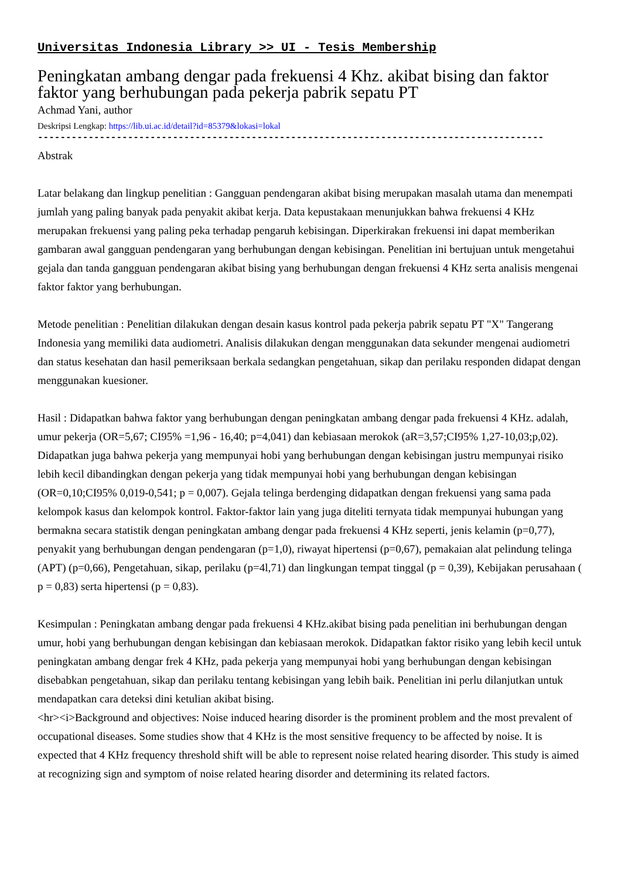Universitas Indonesia Library >> UI - Tesis Membership
Peningkatan ambang dengar pada frekuensi 4 Khz. akibat bising dan faktor faktor yang berhubungan pada pekerja pabrik sepatu PT
Achmad Yani, author
Deskripsi Lengkap: https://lib.ui.ac.id/detail?id=85379&lokasi=lokal
------------------------------------------------------------------------------------------
Abstrak
Latar belakang dan lingkup penelitian : Gangguan pendengaran akibat bising merupakan masalah utama dan menempati jumlah yang paling banyak pada penyakit akibat kerja. Data kepustakaan menunjukkan bahwa frekuensi 4 KHz merupakan frekuensi yang paling peka terhadap pengaruh kebisingan. Diperkirakan frekuensi ini dapat memberikan gambaran awal gangguan pendengaran yang berhubungan dengan kebisingan. Penelitian ini bertujuan untuk mengetahui gejala dan tanda gangguan pendengaran akibat bising yang berhubungan dengan frekuensi 4 KHz serta analisis mengenai faktor faktor yang berhubungan.
Metode penelitian : Penelitian dilakukan dengan desain kasus kontrol pada pekerja pabrik sepatu PT "X" Tangerang Indonesia yang memiliki data audiometri. Analisis dilakukan dengan menggunakan data sekunder mengenai audiometri dan status kesehatan dan hasil pemeriksaan berkala sedangkan pengetahuan, sikap dan perilaku responden didapat dengan menggunakan kuesioner.
Hasil : Didapatkan bahwa faktor yang berhubungan dengan peningkatan ambang dengar pada frekuensi 4 KHz. adalah, umur pekerja (OR=5,67; CI95% =1,96 - 16,40; p=4,041) dan kebiasaan merokok (aR=3,57;CI95% 1,27-10,03;p,02). Didapatkan juga bahwa pekerja yang mempunyai hobi yang berhubungan dengan kebisingan justru mempunyai risiko lebih kecil dibandingkan dengan pekerja yang tidak mempunyai hobi yang berhubungan dengan kebisingan (OR=0,10;CI95% 0,019-0,541; p = 0,007). Gejala telinga berdenging didapatkan dengan frekuensi yang sama pada kelompok kasus dan kelompok kontrol. Faktor-faktor lain yang juga diteliti ternyata tidak mempunyai hubungan yang bermakna secara statistik dengan peningkatan ambang dengar pada frekuensi 4 KHz seperti, jenis kelamin (p=0,77), penyakit yang berhubungan dengan pendengaran (p=1,0), riwayat hipertensi (p=0,67), pemakaian alat pelindung telinga (APT) (p=0,66), Pengetahuan, sikap, perilaku (p=4l,71) dan lingkungan tempat tinggal (p = 0,39), Kebijakan perusahaan ( p = 0,83) serta hipertensi (p = 0,83).
Kesimpulan : Peningkatan ambang dengar pada frekuensi 4 KHz.akibat bising pada penelitian ini berhubungan dengan umur, hobi yang berhubungan dengan kebisingan dan kebiasaan merokok. Didapatkan faktor risiko yang lebih kecil untuk peningkatan ambang dengar frek 4 KHz, pada pekerja yang mempunyai hobi yang berhubungan dengan kebisingan disebabkan pengetahuan, sikap dan perilaku tentang kebisingan yang lebih baik. Penelitian ini perlu dilanjutkan untuk mendapatkan cara deteksi dini ketulian akibat bising.
<hr><i>Background and objectives: Noise induced hearing disorder is the prominent problem and the most prevalent of occupational diseases. Some studies show that 4 KHz is the most sensitive frequency to be affected by noise. It is expected that 4 KHz frequency threshold shift will be able to represent noise related hearing disorder. This study is aimed at recognizing sign and symptom of noise related hearing disorder and determining its related factors.